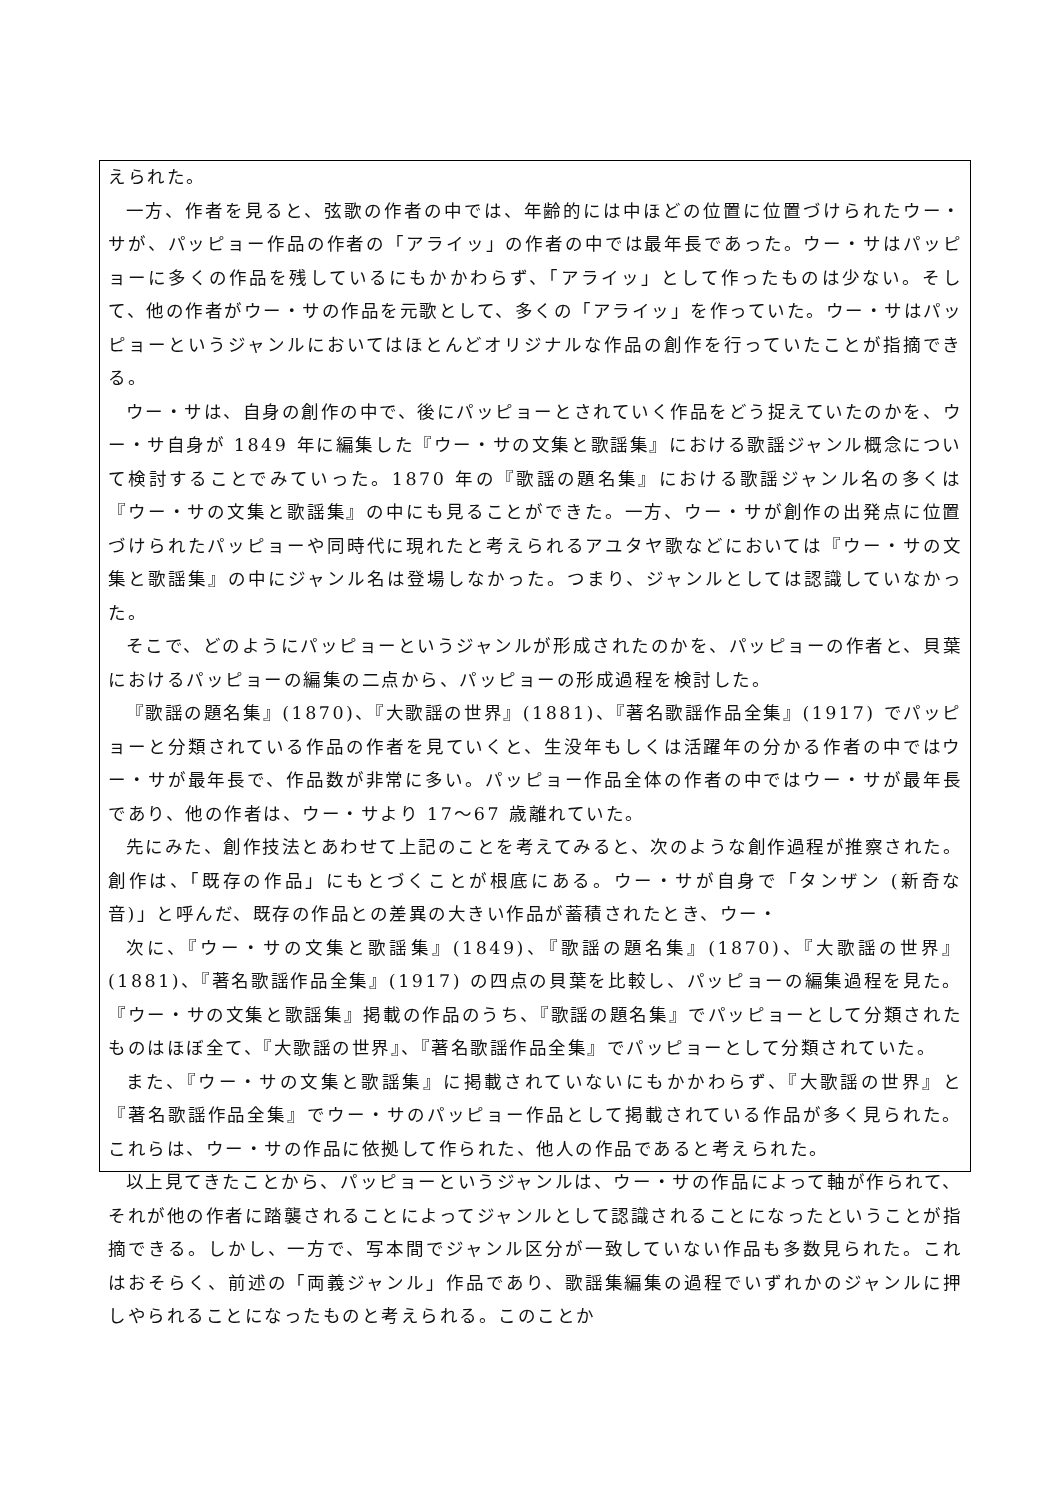えられた。
一方、作者を見ると、弦歌の作者の中では、年齢的には中ほどの位置に位置づけられたウー・サが、パッピョー作品の作者の「アライッ」の作者の中では最年長であった。ウー・サはパッピョーに多くの作品を残しているにもかかわらず、「アライッ」として作ったものは少ない。そして、他の作者がウー・サの作品を元歌として、多くの「アライッ」を作っていた。ウー・サはパッピョーというジャンルにおいてはほとんどオリジナルな作品の創作を行っていたことが指摘できる。
ウー・サは、自身の創作の中で、後にパッピョーとされていく作品をどう捉えていたのかを、ウー・サ自身が 1849 年に編集した『ウー・サの文集と歌謡集』における歌謡ジャンル概念について検討することでみていった。1870 年の『歌謡の題名集』における歌謡ジャンル名の多くは『ウー・サの文集と歌謡集』の中にも見ることができた。一方、ウー・サが創作の出発点に位置づけられたパッピョーや同時代に現れたと考えられるアユタヤ歌などにおいては『ウー・サの文集と歌謡集』の中にジャンル名は登場しなかった。つまり、ジャンルとしては認識していなかった。
そこで、どのようにパッピョーというジャンルが形成されたのかを、パッピョーの作者と、貝葉におけるパッピョーの編集の二点から、パッピョーの形成過程を検討した。
『歌謡の題名集』(1870)、『大歌謡の世界』(1881)、『著名歌謡作品全集』(1917) でパッピョーと分類されている作品の作者を見ていくと、生没年もしくは活躍年の分かる作者の中ではウー・サが最年長で、作品数が非常に多い。パッピョー作品全体の作者の中ではウー・サが最年長であり、他の作者は、ウー・サより 17～67 歳離れていた。
先にみた、創作技法とあわせて上記のことを考えてみると、次のような創作過程が推察された。創作は、「既存の作品」にもとづくことが根底にある。ウー・サが自身で「タンザン (新奇な音)」と呼んだ、既存の作品との差異の大きい作品が蓄積されたとき、ウー・
次に、『ウー・サの文集と歌謡集』(1849)、『歌謡の題名集』(1870)、『大歌謡の世界』(1881)、『著名歌謡作品全集』(1917) の四点の貝葉を比較し、パッピョーの編集過程を見た。『ウー・サの文集と歌謡集』掲載の作品のうち、『歌謡の題名集』でパッピョーとして分類されたものはほぼ全て、『大歌謡の世界』、『著名歌謡作品全集』でパッピョーとして分類されていた。
また、『ウー・サの文集と歌謡集』に掲載されていないにもかかわらず、『大歌謡の世界』と『著名歌謡作品全集』でウー・サのパッピョー作品として掲載されている作品が多く見られた。これらは、ウー・サの作品に依拠して作られた、他人の作品であると考えられた。
以上見てきたことから、パッピョーというジャンルは、ウー・サの作品によって軸が作られて、それが他の作者に踏襲されることによってジャンルとして認識されることになったということが指摘できる。しかし、一方で、写本間でジャンル区分が一致していない作品も多数見られた。これはおそらく、前述の「両義ジャンル」作品であり、歌謡集編集の過程でいずれかのジャンルに押しやられることになったものと考えられる。このことか